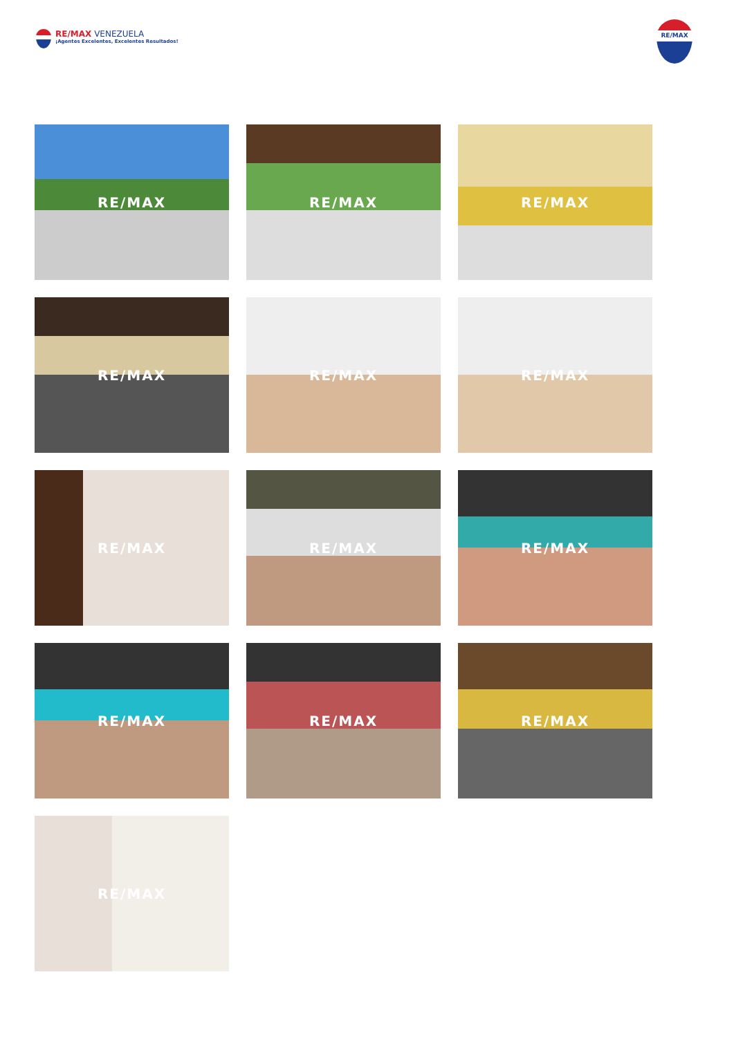RE/MAX VENEZUELA
¡Agentes Excelentes, Excelentes Resultados!
RE/MAX
RE/MAX
RE/MAX
RE/MAX
RE/MAX
RE/MAX
RE/MAX
RE/MAX
RE/MAX
RE/MAX
RE/MAX
RE/MAX
RE/MAX
RE/MAX